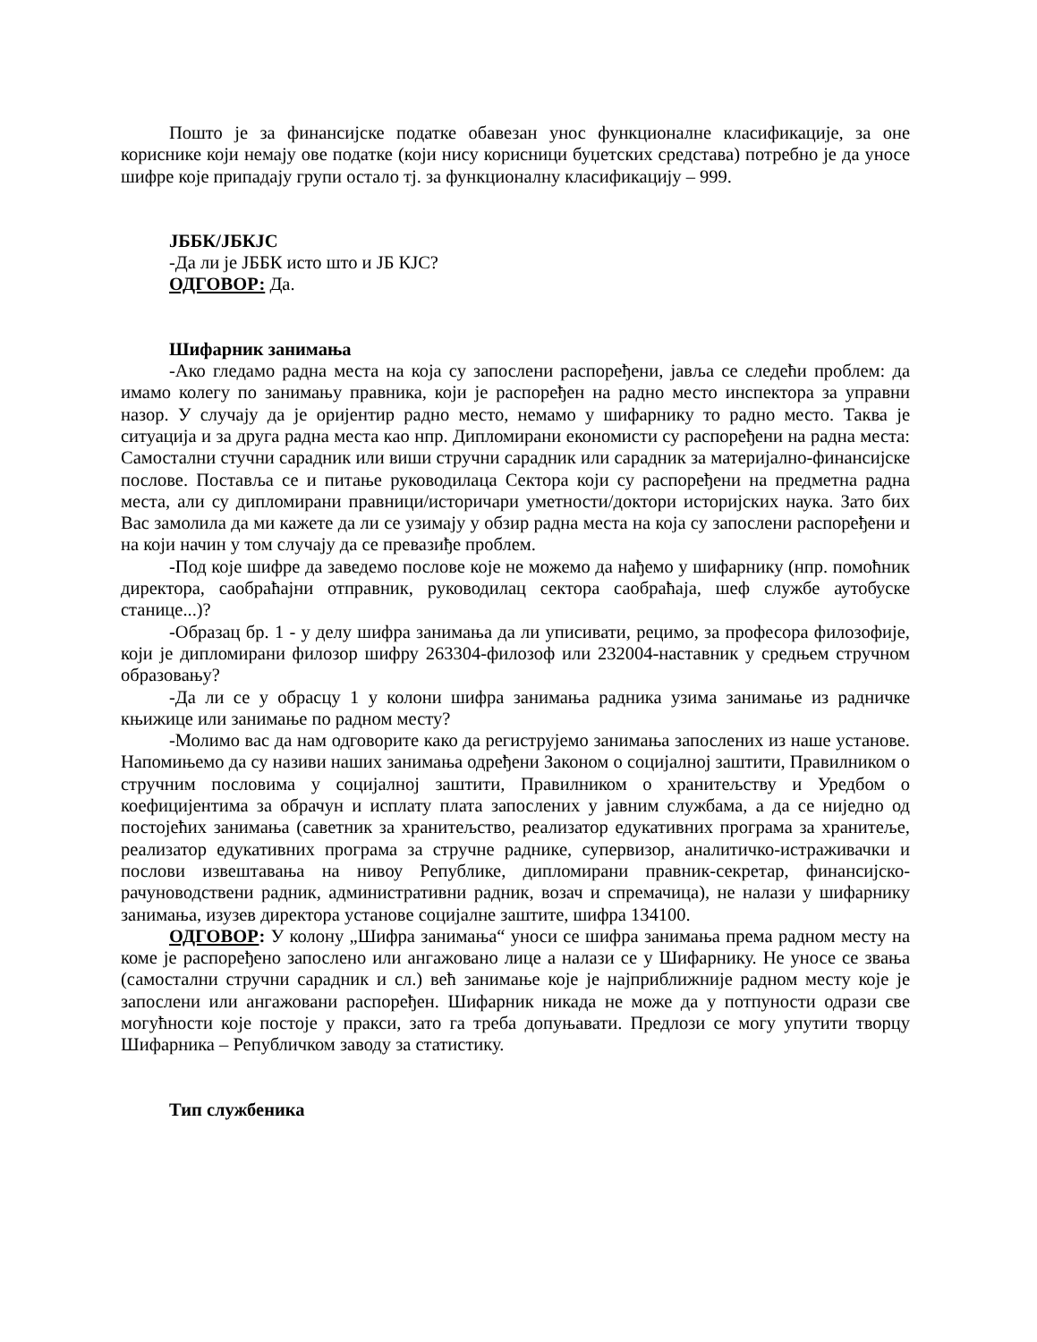Пошто је за финансијске податке обавезан унос функционалне класификације, за оне кориснике који немају ове податке (који нису корисници буџетских средстава) потребно је да уносе шифре које припадају групи остало тј. за функционалну класификацију – 999.
ЈББК/ЈБКЈС
-Да ли је ЈББК исто што и ЈБ КЈС?
ОДГОВОР: Да.
Шифарник занимања
-Ако гледамо радна места на која су запослени распоређени, јавља се следећи проблем: да имамо колегу по занимању правника, који је распоређен на радно место инспектора за управни назор. У случају да је оријентир радно место, немамо у шифарнику то радно место. Таква је ситуација и за друга радна места као нпр. Дипломирани економисти су распоређени на радна места: Самостални стучни сарадник или виши стручни сарадник или сарадник за материјално-финансијске послове. Поставља се и питање руководилаца Сектора који су распоређени на предметна радна места, али су дипломирани правници/историчари уметности/доктори историјских наука. Зато бих Вас замолила да ми кажете да ли се узимају у обзир радна места на која су запослени распоређени и на који начин у том случају да се превазиђе проблем.
-Под које шифре да заведемо послове које не можемо да нађемо у шифарнику (нпр. помоћник директора, саобраћајни отправник, руководилац сектора саобраћаја, шеф службе аутобуске станице...)?
-Образац бр. 1 - у делу шифра занимања да ли уписивати, рецимо, за професора филозофије, који је дипломирани филозор шифру 263304-филозоф или 232004-наставник у средњем стручном образовању?
-Да ли се у обрасцу 1 у колони шифра занимања радника узима занимање из радничке књижице или занимање по радном месту?
-Молимо вас да нам одговорите како да региструјемо занимања запослених из наше установе. Напомињемо да су називи наших занимања одређени Законом о социјалној заштити, Правилником о стручним пословима у социјалној заштити, Правилником о хранитељству и Уредбом о коефицијентима за обрачун и исплату плата запослених у јавним службама, а да се ниједно од постојећих занимања (саветник за хранитељство, реализатор едукативних програма за хранитеље, реализатор едукативних програма за стручне раднике, супервизор, аналитичко-истраживачки и послови извештавања на нивоу Републике, дипломирани правник-секретар, финансијско-рачуноводствени радник, административни радник, возач и спремачица), не налази у шифарнику занимања, изузев директора установе социјалне заштите, шифра 134100.
ОДГОВОР: У колону „Шифра занимања“ уноси се шифра занимања према радном месту на коме је распоређено запослено или ангажовано лице а налази се у Шифарнику. Не уносе се звања (самостални стручни сарадник и сл.) већ занимање које је најприближније радном месту које је запослени или ангажовани распоређен. Шифарник никада не може да у потпуности одрази све могућности које постоје у пракси, зато га треба допуњавати. Предлози се могу упутити творцу Шифарника – Републичком заводу за статистику.
Тип службеника